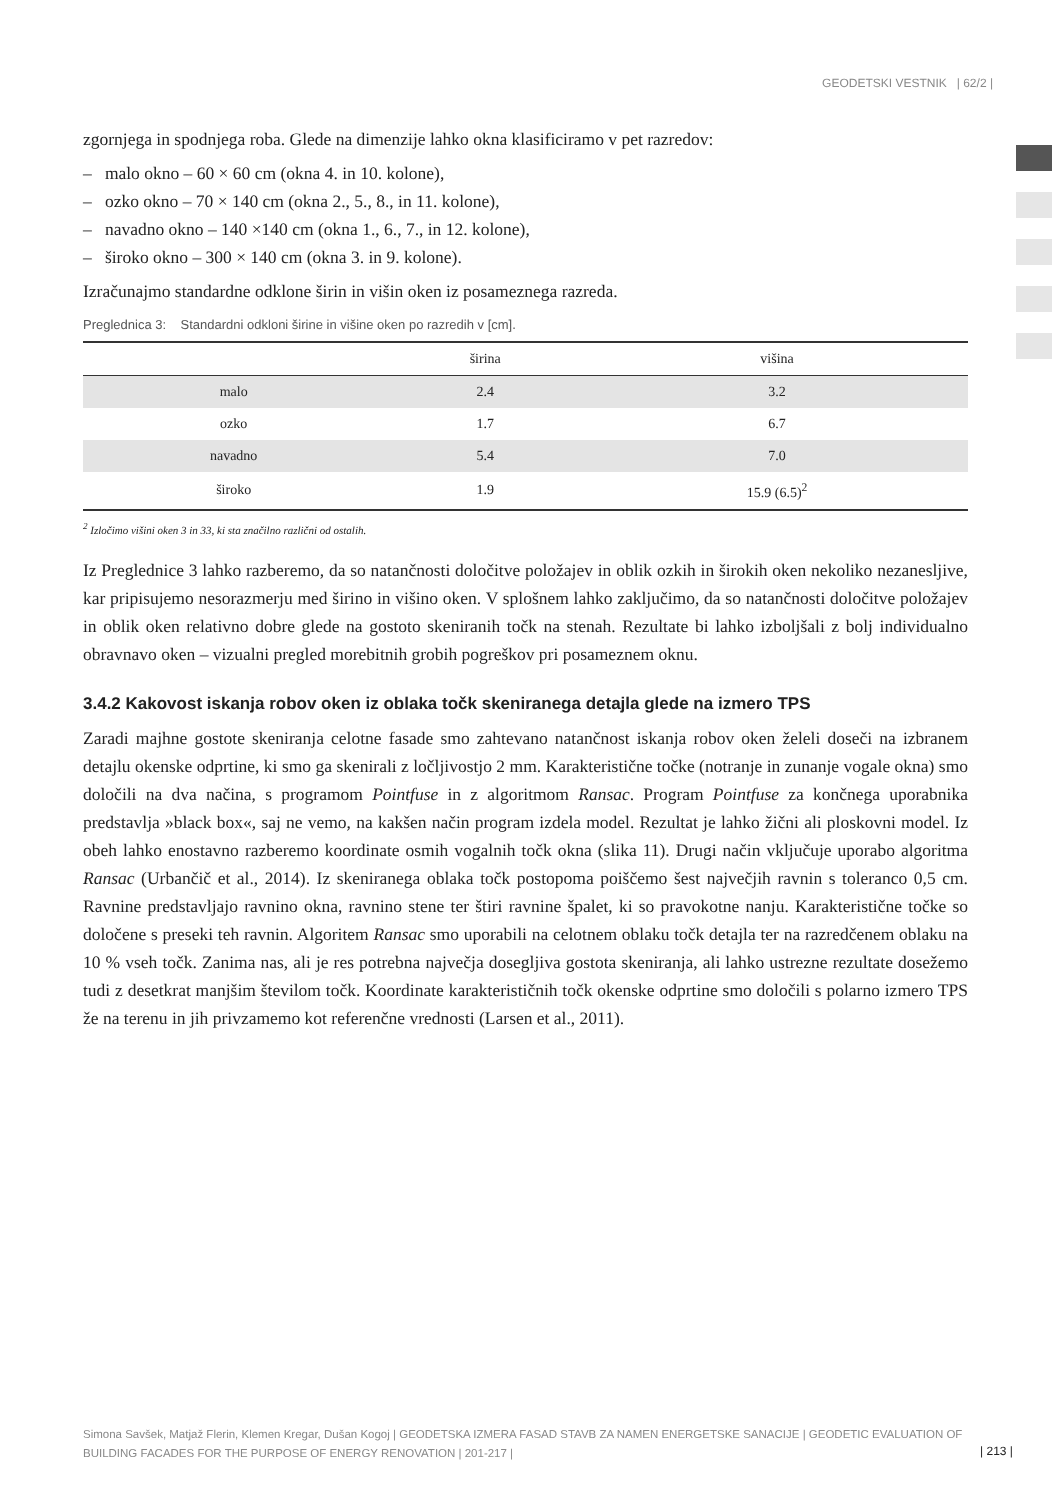GEODETSKI VESTNIK | 62/2 |
zgornjega in spodnjega roba. Glede na dimenzije lahko okna klasificiramo v pet razredov:
– malo okno – 60 × 60 cm (okna 4. in 10. kolone),
– ozko okno – 70 × 140 cm (okna 2., 5., 8., in 11. kolone),
– navadno okno – 140 ×140 cm (okna 1., 6., 7., in 12. kolone),
– široko okno – 300 × 140 cm (okna 3. in 9. kolone).
Izračunajmo standardne odklone širin in višin oken iz posameznega razreda.
Preglednica 3: Standardni odkloni širine in višine oken po razredih v [cm].
| | širina | višina |
| --- | --- | --- |
| malo | 2.4 | 3.2 |
| ozko | 1.7 | 6.7 |
| navadno | 5.4 | 7.0 |
| široko | 1.9 | 15.9 (6.5)<sup>2</sup> |
<sup>2</sup> Izločimo višini oken 3 in 33, ki sta značilno različni od ostalih.
Iz Preglednice 3 lahko razberemo, da so natančnosti določitve položajev in oblik ozkih in širokih oken nekoliko nezanesljive, kar pripisujemo nesorazmerju med širino in višino oken. V splošnem lahko zaključimo, da so natančnosti določitve položajev in oblik oken relativno dobre glede na gostoto skeniranih točk na stenah. Rezultate bi lahko izboljšali z bolj individualno obravnavo oken – vizualni pregled morebitnih grobih pogreškov pri posameznem oknu.
3.4.2 Kakovost iskanja robov oken iz oblaka točk skeniranega detajla glede na izmero TPS
Zaradi majhne gostote skeniranja celotne fasade smo zahtevano natančnost iskanja robov oken želeli doseči na izbranem detajlu okenske odprtine, ki smo ga skenirali z ločljivostjo 2 mm. Karakteristične točke (notranje in zunanje vogale okna) smo določili na dva načina, s programom Pointfuse in z algoritmom Ransac. Program Pointfuse za končnega uporabnika predstavlja »black box«, saj ne vemo, na kakšen način program izdela model. Rezultat je lahko žični ali ploskovni model. Iz obeh lahko enostavno razberemo koordinate osmih vogalnih točk okna (slika 11). Drugi način vključuje uporabo algoritma Ransac (Urbančič et al., 2014). Iz skeniranega oblaka točk postopoma poiščemo šest največjih ravnin s toleranco 0,5 cm. Ravnine predstavljajo ravnino okna, ravnino stene ter štiri ravnine špalet, ki so pravokotne nanju. Karakteristične točke so določene s preseki teh ravnin. Algoritem Ransac smo uporabili na celotnem oblaku točk detajla ter na razredčenem oblaku na 10 % vseh točk. Zanima nas, ali je res potrebna največja dosegljiva gostota skeniranja, ali lahko ustrezne rezultate dosežemo tudi z desetkrat manjšim številom točk. Koordinate karakterističnih točk okenske odprtine smo določili s polarno izmero TPS že na terenu in jih privzamemo kot referenčne vrednosti (Larsen et al., 2011).
Simona Savšek, Matjaž Flerin, Klemen Kregar, Dušan Kogoj | GEODETSKA IZMERA FASAD STAVB ZA NAMEN ENERGETSKE SANACIJE | GEODETIC EVALUATION OF BUILDING FACADES FOR THE PURPOSE OF ENERGY RENOVATION | 201-217 |
| 213 |